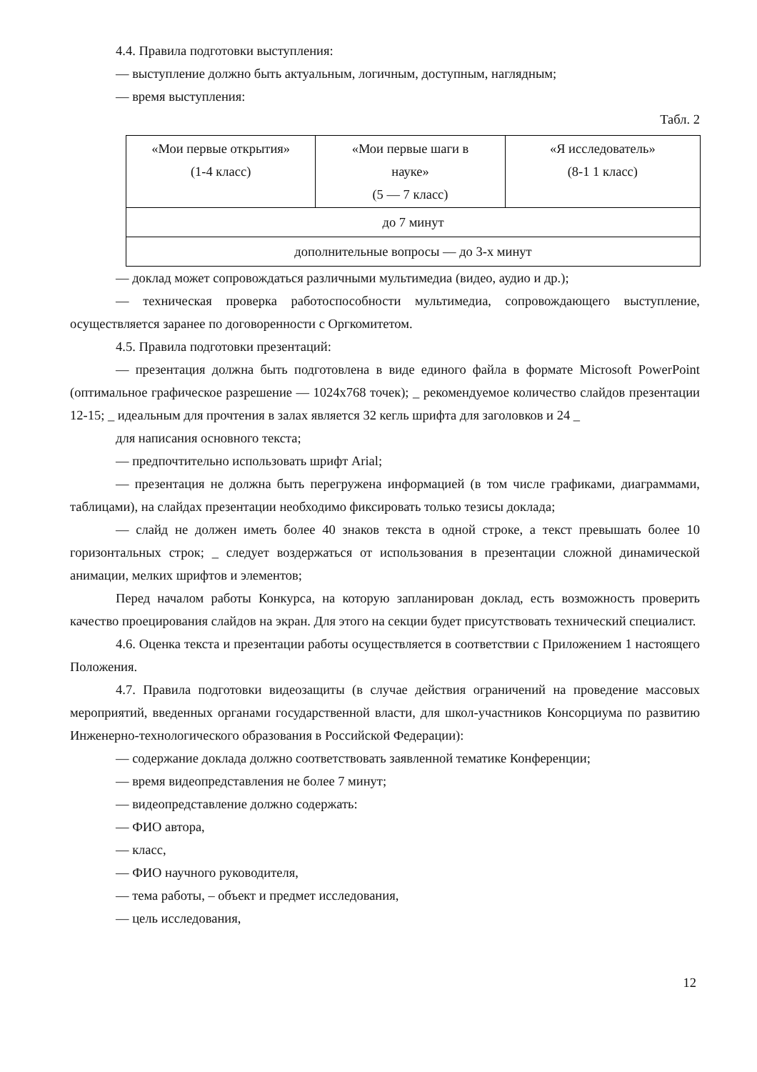4.4. Правила подготовки выступления:
— выступление должно быть актуальным, логичным, доступным, наглядным;
— время выступления:
Табл. 2
| «Мои первые открытия» (1-4 класс) | «Мои первые шаги в науке» (5 — 7 класс) | «Я исследователь» (8-1 1 класс) |
| до 7 минут | | |
| дополнительные вопросы — до 3-х минут | | |
— доклад может сопровождаться различными мультимедиа (видео, аудио и др.);
— техническая проверка работоспособности мультимедиа, сопровождающего выступление, осуществляется заранее по договоренности с Оргкомитетом.
4.5. Правила подготовки презентаций:
— презентация должна быть подготовлена в виде единого файла в формате Microsoft PowerPoint (оптимальное графическое разрешение — 1024х768 точек); _ рекомендуемое количество слайдов презентации 12-15; _ идеальным для прочтения в залах является 32 кегль шрифта для заголовков и 24 _
для написания основного текста;
— предпочтительно использовать шрифт Arial;
— презентация не должна быть перегружена информацией (в том числе графиками, диаграммами, таблицами), на слайдах презентации необходимо фиксировать только тезисы доклада;
— слайд не должен иметь более 40 знаков текста в одной строке, а текст превышать более 10 горизонтальных строк; _ следует воздержаться от использования в презентации сложной динамической анимации, мелких шрифтов и элементов;
Перед началом работы Конкурса, на которую запланирован доклад, есть возможность проверить качество проецирования слайдов на экран. Для этого на секции будет присутствовать технический специалист.
4.6. Оценка текста и презентации работы осуществляется в соответствии с Приложением 1 настоящего Положения.
4.7. Правила подготовки видеозащиты (в случае действия ограничений на проведение массовых мероприятий, введенных органами государственной власти, для школ-участников Консорциума по развитию Инженерно-технологического образования в Российской Федерации):
— содержание доклада должно соответствовать заявленной тематике Конференции;
— время видеопредставления не более 7 минут;
— видеопредставление должно содержать:
— ФИО автора,
— класс,
— ФИО научного руководителя,
— тема работы, – объект и предмет исследования,
— цель исследования,
12